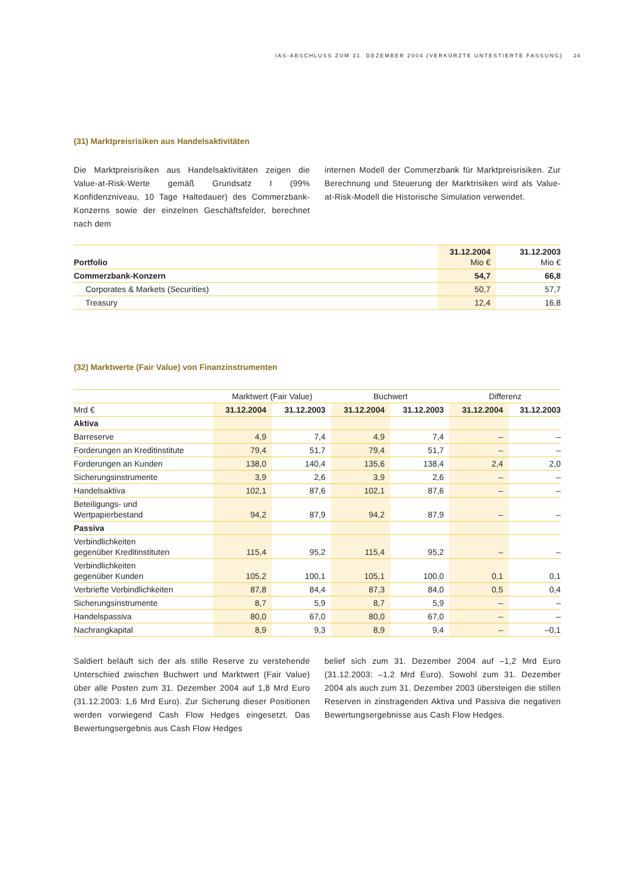IAS-ABSCHLUSS ZUM 31. DEZEMBER 2004 (VERKÜRZTE UNTESTIERTE FASSUNG) 24
(31) Marktpreisrisiken aus Handelsaktivitäten
Die Marktpreisrisiken aus Handelsaktivitäten zeigen die Value-at-Risk-Werte gemäß Grundsatz I (99% Konfidenzniveau, 10 Tage Haltedauer) des Commerzbank-Konzerns sowie der einzelnen Geschäftsfelder, berechnet nach dem
internen Modell der Commerzbank für Marktpreisrisiken. Zur Berechnung und Steuerung der Marktrisiken wird als Value-at-Risk-Modell die Historische Simulation verwendet.
| Portfolio | 31.12.2004 Mio € | 31.12.2003 Mio € |
| --- | --- | --- |
| Commerzbank-Konzern | 54,7 | 66,8 |
| Corporates & Markets (Securities) | 50,7 | 57,7 |
| Treasury | 12,4 | 16,8 |
(32) Marktwerte (Fair Value) von Finanzinstrumenten
| | Marktwert (Fair Value) | | Buchwert | | Differenz | |
| Mrd € | 31.12.2004 | 31.12.2003 | 31.12.2004 | 31.12.2003 | 31.12.2004 | 31.12.2003 |
| Aktiva | | | | | | |
| Barreserve | 4,9 | 7,4 | 4,9 | 7,4 | – | – |
| Forderungen an Kreditinstitute | 79,4 | 51,7 | 79,4 | 51,7 | – | – |
| Forderungen an Kunden | 138,0 | 140,4 | 135,6 | 138,4 | 2,4 | 2,0 |
| Sicherungsinstrumente | 3,9 | 2,6 | 3,9 | 2,6 | – | – |
| Handelsaktiva | 102,1 | 87,6 | 102,1 | 87,6 | – | – |
| Beteiligungs- und Wertpapierbestand | 94,2 | 87,9 | 94,2 | 87,9 | – | – |
| Passiva | | | | | | |
| Verbindlichkeiten gegenüber Kreditinstituten | 115,4 | 95,2 | 115,4 | 95,2 | – | – |
| Verbindlichkeiten gegenüber Kunden | 105,2 | 100,1 | 105,1 | 100,0 | 0,1 | 0,1 |
| Verbriefte Verbindlichkeiten | 87,8 | 84,4 | 87,3 | 84,0 | 0,5 | 0,4 |
| Sicherungsinstrumente | 8,7 | 5,9 | 8,7 | 5,9 | – | – |
| Handelspassiva | 80,0 | 67,0 | 80,0 | 67,0 | – | – |
| Nachrangkapital | 8,9 | 9,3 | 8,9 | 9,4 | – | –0,1 |
Saldiert beläuft sich der als stille Reserve zu verstehende Unterschied zwischen Buchwert und Marktwert (Fair Value) über alle Posten zum 31. Dezember 2004 auf 1,8 Mrd Euro (31.12.2003: 1,6 Mrd Euro). Zur Sicherung dieser Positionen werden vorwiegend Cash Flow Hedges eingesetzt. Das Bewertungsergebnis aus Cash Flow Hedges
belief sich zum 31. Dezember 2004 auf –1,2 Mrd Euro (31.12.2003: –1,2 Mrd Euro). Sowohl zum 31. Dezember 2004 als auch zum 31. Dezember 2003 übersteigen die stillen Reserven in zinstragenden Aktiva und Passiva die negativen Bewertungsergebnisse aus Cash Flow Hedges.